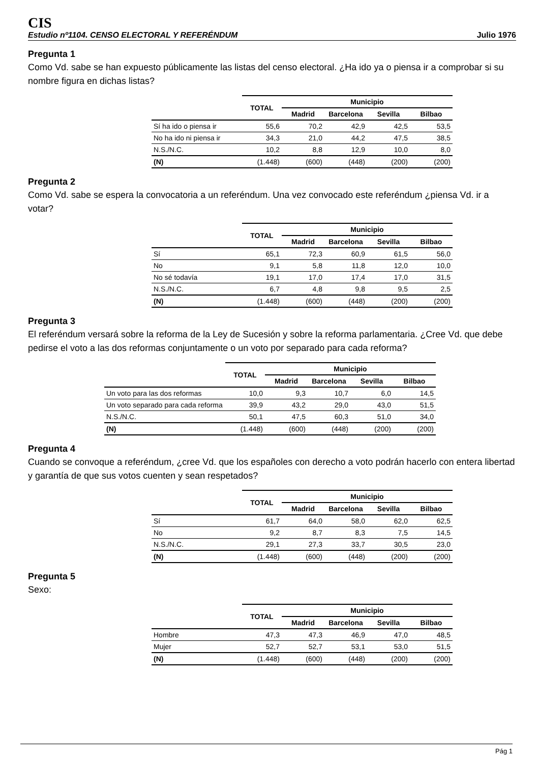CIS
Estudio nº1104. CENSO ELECTORAL Y REFERÉNDUM Julio 1976
Pregunta 1
Como Vd. sabe se han expuesto públicamente las listas del censo electoral. ¿Ha ido ya o piensa ir a comprobar si su nombre figura en dichas listas?
| | TOTAL | Municipio | | | |
| --- | --- | --- | --- | --- | --- |
| | | Madrid | Barcelona | Sevilla | Bilbao |
| Sí ha ido o piensa ir | 55,6 | 70,2 | 42,9 | 42,5 | 53,5 |
| No ha ido ni piensa ir | 34,3 | 21,0 | 44,2 | 47,5 | 38,5 |
| N.S./N.C. | 10,2 | 8,8 | 12,9 | 10,0 | 8,0 |
| (N) | (1.448) | (600) | (448) | (200) | (200) |
Pregunta 2
Como Vd. sabe se espera la convocatoria a un referéndum. Una vez convocado este referéndum ¿piensa Vd. ir a votar?
| | TOTAL | Municipio | | | |
| --- | --- | --- | --- | --- | --- |
| | | Madrid | Barcelona | Sevilla | Bilbao |
| Sí | 65,1 | 72,3 | 60,9 | 61,5 | 56,0 |
| No | 9,1 | 5,8 | 11,8 | 12,0 | 10,0 |
| No sé todavía | 19,1 | 17,0 | 17,4 | 17,0 | 31,5 |
| N.S./N.C. | 6,7 | 4,8 | 9,8 | 9,5 | 2,5 |
| (N) | (1.448) | (600) | (448) | (200) | (200) |
Pregunta 3
El referéndum versará sobre la reforma de la Ley de Sucesión y sobre la reforma parlamentaria. ¿Cree Vd. que debe pedirse el voto a las dos reformas conjuntamente o un voto por separado para cada reforma?
| | TOTAL | Municipio | | | |
| --- | --- | --- | --- | --- | --- |
| | | Madrid | Barcelona | Sevilla | Bilbao |
| Un voto para las dos reformas | 10,0 | 9,3 | 10,7 | 6,0 | 14,5 |
| Un voto separado para cada reforma | 39,9 | 43,2 | 29,0 | 43,0 | 51,5 |
| N.S./N.C. | 50,1 | 47,5 | 60,3 | 51,0 | 34,0 |
| (N) | (1.448) | (600) | (448) | (200) | (200) |
Pregunta 4
Cuando se convoque a referéndum, ¿cree Vd. que los españoles con derecho a voto podrán hacerlo con entera libertad y garantía de que sus votos cuenten y sean respetados?
| | TOTAL | Municipio | | | |
| --- | --- | --- | --- | --- | --- |
| | | Madrid | Barcelona | Sevilla | Bilbao |
| Sí | 61,7 | 64,0 | 58,0 | 62,0 | 62,5 |
| No | 9,2 | 8,7 | 8,3 | 7,5 | 14,5 |
| N.S./N.C. | 29,1 | 27,3 | 33,7 | 30,5 | 23,0 |
| (N) | (1.448) | (600) | (448) | (200) | (200) |
Pregunta 5
Sexo:
| | TOTAL | Municipio | | | |
| --- | --- | --- | --- | --- | --- |
| | | Madrid | Barcelona | Sevilla | Bilbao |
| Hombre | 47,3 | 47,3 | 46,9 | 47,0 | 48,5 |
| Mujer | 52,7 | 52,7 | 53,1 | 53,0 | 51,5 |
| (N) | (1.448) | (600) | (448) | (200) | (200) |
Pág 1